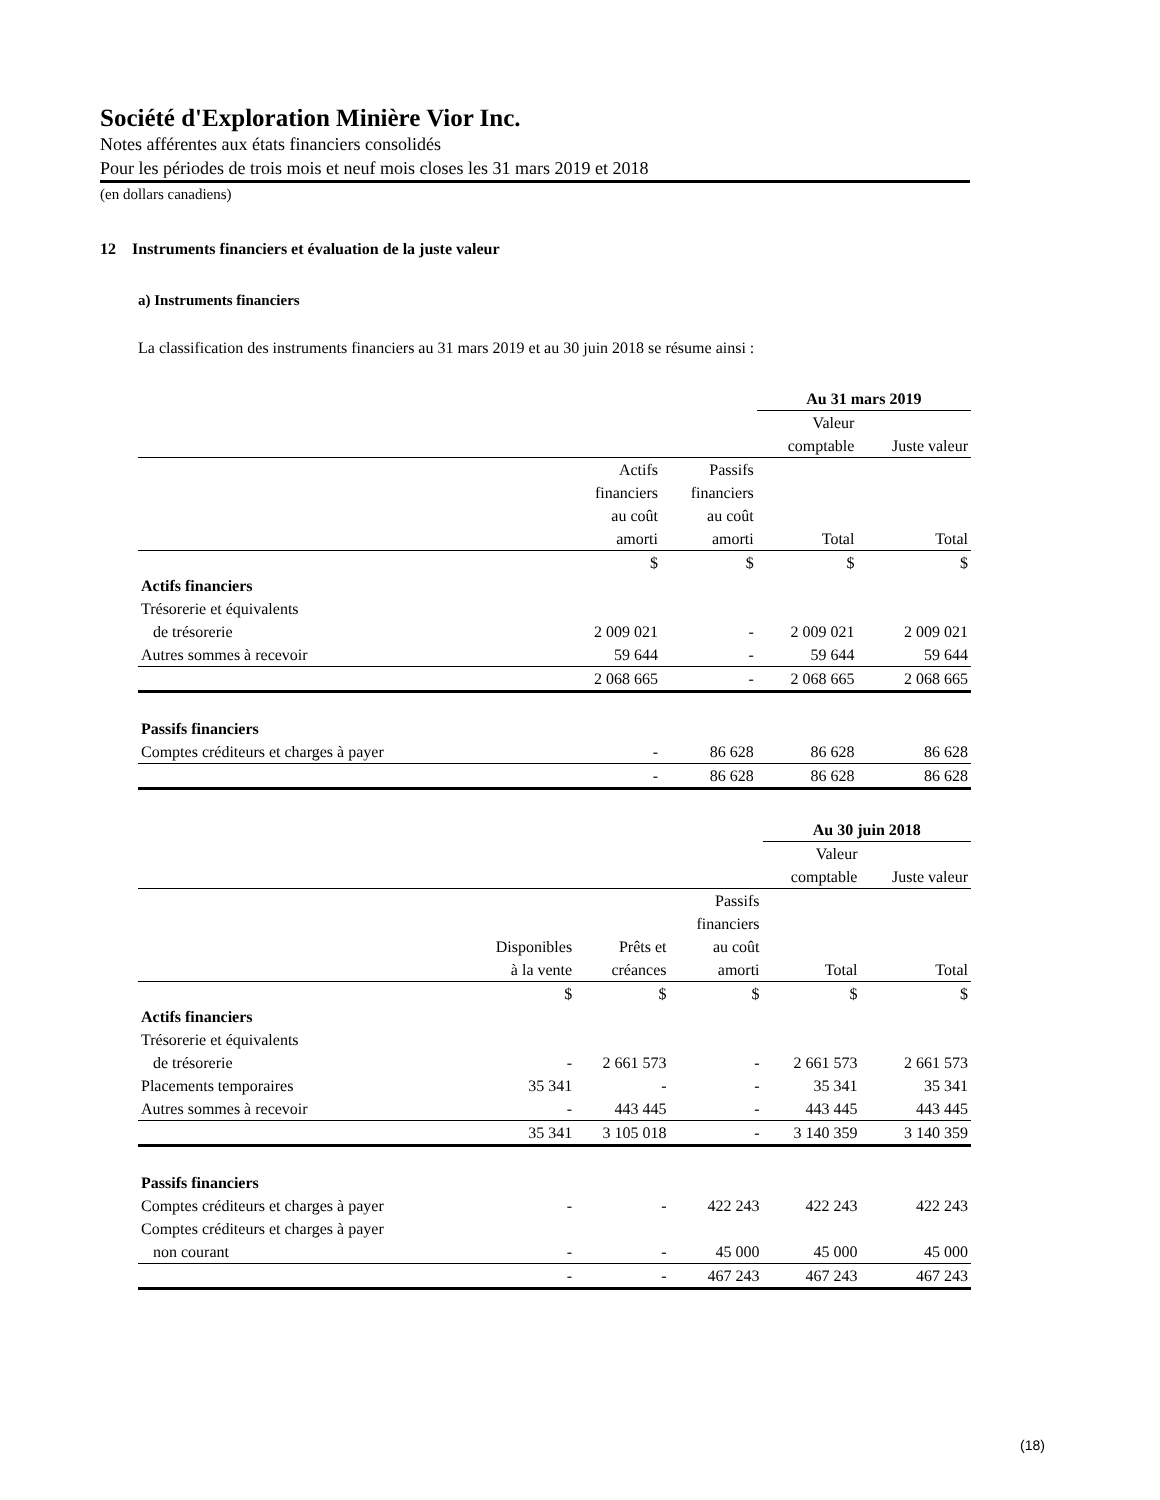Société d'Exploration Minière Vior Inc.
Notes afférentes aux états financiers consolidés
Pour les périodes de trois mois et neuf mois closes les 31 mars 2019 et 2018
(en dollars canadiens)
12 Instruments financiers et évaluation de la juste valeur
a) Instruments financiers
La classification des instruments financiers au 31 mars 2019 et au 30 juin 2018 se résume ainsi :
| | | | Au 31 mars 2019 | |
| | | | Valeur comptable | Juste valeur |
| | Actifs financiers au coût amorti | Passifs financiers au coût amorti | Total | Total |
| | $ | $ | $ | $ |
| Actifs financiers | | | | |
| Trésorerie et équivalents de trésorerie | 2 009 021 | - | 2 009 021 | 2 009 021 |
| Autres sommes à recevoir | 59 644 | - | 59 644 | 59 644 |
| | 2 068 665 | - | 2 068 665 | 2 068 665 |
| Passifs financiers | | | | |
| Comptes créditeurs et charges à payer | - | 86 628 | 86 628 | 86 628 |
| | - | 86 628 | 86 628 | 86 628 |
| | | | | Au 30 juin 2018 | |
| | | | | Valeur comptable | Juste valeur |
| | Disponibles à la vente | Prêts et créances | Passifs financiers au coût amorti | Total | Total |
| | $ | $ | $ | $ | $ |
| Actifs financiers | | | | | |
| Trésorerie et équivalents de trésorerie | - | 2 661 573 | - | 2 661 573 | 2 661 573 |
| Placements temporaires | 35 341 | - | - | 35 341 | 35 341 |
| Autres sommes à recevoir | - | 443 445 | - | 443 445 | 443 445 |
| | 35 341 | 3 105 018 | - | 3 140 359 | 3 140 359 |
| Passifs financiers | | | | | |
| Comptes créditeurs et charges à payer | - | - | 422 243 | 422 243 | 422 243 |
| Comptes créditeurs et charges à payer non courant | - | - | 45 000 | 45 000 | 45 000 |
| | - | - | 467 243 | 467 243 | 467 243 |
(18)